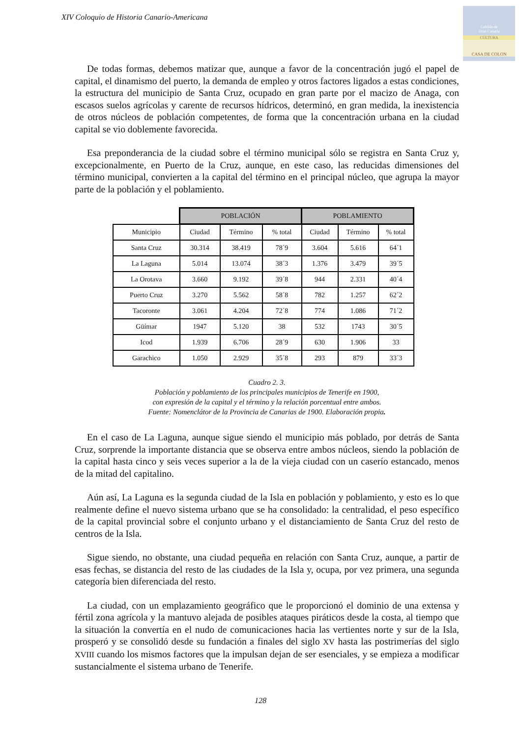XIV Coloquio de Historia Canario-Americana
Cabildo de
Gran Canaria
CULTURA
CASA DE COLON
De todas formas, debemos matizar que, aunque a favor de la concentración jugó el papel de capital, el dinamismo del puerto, la demanda de empleo y otros factores ligados a estas condiciones, la estructura del municipio de Santa Cruz, ocupado en gran parte por el macizo de Anaga, con escasos suelos agrícolas y carente de recursos hídricos, determinó, en gran medida, la inexistencia de otros núcleos de población competentes, de forma que la concentración urbana en la ciudad capital se vio doblemente favorecida.
Esa preponderancia de la ciudad sobre el término municipal sólo se registra en Santa Cruz y, excepcionalmente, en Puerto de la Cruz, aunque, en este caso, las reducidas dimensiones del término municipal, convierten a la capital del término en el principal núcleo, que agrupa la mayor parte de la población y el poblamiento.
| | POBLACIÓN | | | POBLAMIENTO | | |
| Municipio | Ciudad | Término | % total | Ciudad | Término | % total |
| Santa Cruz | 30.314 | 38.419 | 78´9 | 3.604 | 5.616 | 64´1 |
| La Laguna | 5.014 | 13.074 | 38´3 | 1.376 | 3.479 | 39´5 |
| La Orotava | 3.660 | 9.192 | 39´8 | 944 | 2.331 | 40´4 |
| Puerto Cruz | 3.270 | 5.562 | 58´8 | 782 | 1.257 | 62´2 |
| Tacoronte | 3.061 | 4.204 | 72´8 | 774 | 1.086 | 71´2 |
| Güímar | 1947 | 5.120 | 38 | 532 | 1743 | 30´5 |
| Icod | 1.939 | 6.706 | 28´9 | 630 | 1.906 | 33 |
| Garachico | 1.050 | 2.929 | 35´8 | 293 | 879 | 33´3 |
Cuadro 2. 3.
Población y poblamiento de los principales municipios de Tenerife en 1900,
con expresión de la capital y el término y la relación porcentual entre ambos.
Fuente: Nomenclátor de la Provincia de Canarias de 1900. Elaboración propia.
En el caso de La Laguna, aunque sigue siendo el municipio más poblado, por detrás de Santa Cruz, sorprende la importante distancia que se observa entre ambos núcleos, siendo la población de la capital hasta cinco y seis veces superior a la de la vieja ciudad con un caserío estancado, menos de la mitad del capitalino.
Aún así, La Laguna es la segunda ciudad de la Isla en población y poblamiento, y esto es lo que realmente define el nuevo sistema urbano que se ha consolidado: la centralidad, el peso específico de la capital provincial sobre el conjunto urbano y el distanciamiento de Santa Cruz del resto de centros de la Isla.
Sigue siendo, no obstante, una ciudad pequeña en relación con Santa Cruz, aunque, a partir de esas fechas, se distancia del resto de las ciudades de la Isla y, ocupa, por vez primera, una segunda categoría bien diferenciada del resto.
La ciudad, con un emplazamiento geográfico que le proporcionó el dominio de una extensa y fértil zona agrícola y la mantuvo alejada de posibles ataques piráticos desde la costa, al tiempo que la situación la convertía en el nudo de comunicaciones hacia las vertientes norte y sur de la Isla, prosperó y se consolidó desde su fundación a finales del siglo XV hasta las postrimerías del siglo XVIII cuando los mismos factores que la impulsan dejan de ser esenciales, y se empieza a modificar sustancialmente el sistema urbano de Tenerife.
128